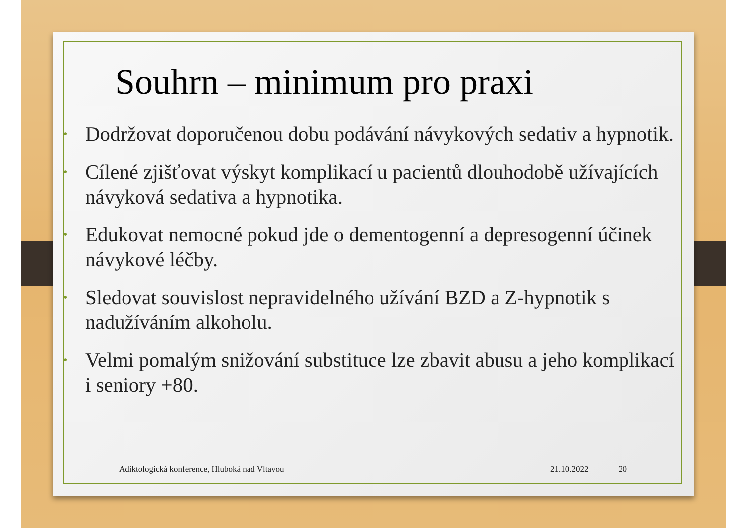Souhrn – minimum pro praxi
• Dodržovat doporučenou dobu podávání návykových sedativ a hypnotik.
• Cílené zjišťovat výskyt komplikací u pacientů dlouhodobě užívajících návyková sedativa a hypnotika.
• Edukovat nemocné pokud jde o dementogenní a depresogenní účinek návykové léčby.
• Sledovat souvislost nepravidelného užívání BZD a Z-hypnotik s nadužíváním alkoholu.
• Velmi pomalým snižování substituce lze zbavit abusu a jeho komplikací i seniory +80.
Adiktologická konference, Hluboká nad Vltavou
21.10.2022 20